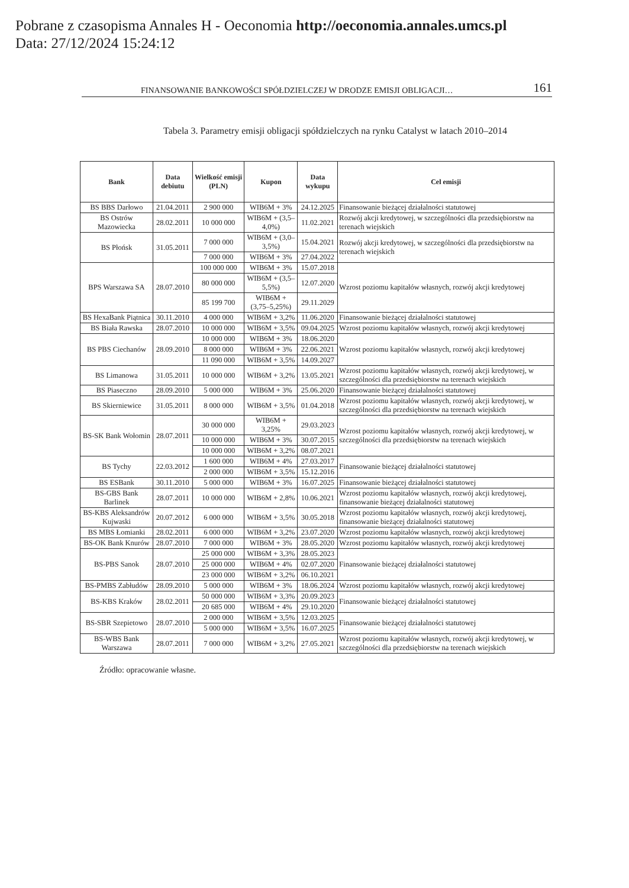Pobrane z czasopisma Annales H - Oeconomia http://oeconomia.annales.umcs.pl
Data: 27/12/2024 15:24:12
FINANSOWANIE BANKOWOŚCI SPÓŁDZIELCZEJ W DRODZE EMISJI OBLIGACJI… 161
Tabela 3. Parametry emisji obligacji spółdzielczych na rynku Catalyst w latach 2010–2014
| Bank | Data debiutu | Wielkość emisji (PLN) | Kupon | Data wykupu | Cel emisji |
| --- | --- | --- | --- | --- | --- |
| BS BBS Darłowo | 21.04.2011 | 2 900 000 | WIB6M + 3% | 24.12.2025 | Finansowanie bieżącej działalności statutowej |
| BS Ostrów Mazowiecka | 28.02.2011 | 10 000 000 | WIB6M + (3,5–4,0%) | 11.02.2021 | Rozwój akcji kredytowej, w szczególności dla przedsiębiorstw na terenach wiejskich |
| BS Płońsk | 31.05.2011 | 7 000 000 | WIB6M + (3,0–3,5%) | 15.04.2021 | Rozwój akcji kredytowej, w szczególności dla przedsiębiorstw na terenach wiejskich |
| | | 7 000 000 | WIB6M + 3% | 27.04.2022 | |
| BPS Warszawa SA | 28.07.2010 | 100 000 000 | WIB6M + 3% | 15.07.2018 | Wzrost poziomu kapitałów własnych, rozwój akcji kredytowej |
| | | 80 000 000 | WIB6M + (3,5–5,5%) | 12.07.2020 | |
| | | 85 199 700 | WIB6M + (3,75–5,25%) | 29.11.2029 | |
| BS HexaBank Piątnica | 30.11.2010 | 4 000 000 | WIB6M + 3,2% | 11.06.2020 | Finansowanie bieżącej działalności statutowej |
| BS Biała Rawska | 28.07.2010 | 10 000 000 | WIB6M + 3,5% | 09.04.2025 | Wzrost poziomu kapitałów własnych, rozwój akcji kredytowej |
| BS PBS Ciechanów | 28.09.2010 | 10 000 000 | WIB6M + 3% | 18.06.2020 | Wzrost poziomu kapitałów własnych, rozwój akcji kredytowej |
| | | 8 000 000 | WIB6M + 3% | 22.06.2021 | |
| | | 11 090 000 | WIB6M + 3,5% | 14.09.2027 | |
| BS Limanowa | 31.05.2011 | 10 000 000 | WIB6M + 3,2% | 13.05.2021 | Wzrost poziomu kapitałów własnych, rozwój akcji kredytowej, w szczególności dla przedsiębiorstw na terenach wiejskich |
| BS Piaseczno | 28.09.2010 | 5 000 000 | WIB6M + 3% | 25.06.2020 | Finansowanie bieżącej działalności statutowej |
| BS Skierniewice | 31.05.2011 | 8 000 000 | WIB6M + 3,5% | 01.04.2018 | Wzrost poziomu kapitałów własnych, rozwój akcji kredytowej, w szczególności dla przedsiębiorstw na terenach wiejskich |
| BS-SK Bank Wołomin | 28.07.2011 | 30 000 000 | WIB6M + 3,25% | 29.03.2023 | Wzrost poziomu kapitałów własnych, rozwój akcji kredytowej, w szczególności dla przedsiębiorstw na terenach wiejskich |
| | | 10 000 000 | WIB6M + 3% | 30.07.2015 | |
| | | 10 000 000 | WIB6M + 3,2% | 08.07.2021 | |
| BS Tychy | 22.03.2012 | 1 600 000 | WIB6M + 4% | 27.03.2017 | Finansowanie bieżącej działalności statutowej |
| | | 2 000 000 | WIB6M + 3,5% | 15.12.2016 | |
| BS ESBank | 30.11.2010 | 5 000 000 | WIB6M + 3% | 16.07.2025 | Finansowanie bieżącej działalności statutowej |
| BS-GBS Bank Barlinek | 28.07.2011 | 10 000 000 | WIB6M + 2,8% | 10.06.2021 | Wzrost poziomu kapitałów własnych, rozwój akcji kredytowej, finansowanie bieżącej działalności statutowej |
| BS-KBS Aleksandrów Kujwaski | 20.07.2012 | 6 000 000 | WIB6M + 3,5% | 30.05.2018 | Wzrost poziomu kapitałów własnych, rozwój akcji kredytowej, finansowanie bieżącej działalności statutowej |
| BS MBS Łomianki | 28.02.2011 | 6 000 000 | WIB6M + 3,2% | 23.07.2020 | Wzrost poziomu kapitałów własnych, rozwój akcji kredytowej |
| BS-OK Bank Knurów | 28.07.2010 | 7 000 000 | WIB6M + 3% | 28.05.2020 | Wzrost poziomu kapitałów własnych, rozwój akcji kredytowej |
| BS-PBS Sanok | 28.07.2010 | 25 000 000 | WIB6M + 3,3% | 28.05.2023 | Finansowanie bieżącej działalności statutowej |
| | | 25 000 000 | WIB6M + 4% | 02.07.2020 | |
| | | 23 000 000 | WIB6M + 3,2% | 06.10.2021 | |
| BS-PMBS Zabłudów | 28.09.2010 | 5 000 000 | WIB6M + 3% | 18.06.2024 | Wzrost poziomu kapitałów własnych, rozwój akcji kredytowej |
| BS-KBS Kraków | 28.02.2011 | 50 000 000 | WIB6M + 3,3% | 20.09.2023 | Finansowanie bieżącej działalności statutowej |
| | | 20 685 000 | WIB6M + 4% | 29.10.2020 | |
| BS-SBR Szepietowo | 28.07.2010 | 2 000 000 | WIB6M + 3,5% | 12.03.2025 | Finansowanie bieżącej działalności statutowej |
| | | 5 000 000 | WIB6M + 3,5% | 16.07.2025 | |
| BS-WBS Bank Warszawa | 28.07.2011 | 7 000 000 | WIB6M + 3,2% | 27.05.2021 | Wzrost poziomu kapitałów własnych, rozwój akcji kredytowej, w szczególności dla przedsiębiorstw na terenach wiejskich |
Źródło: opracowanie własne.